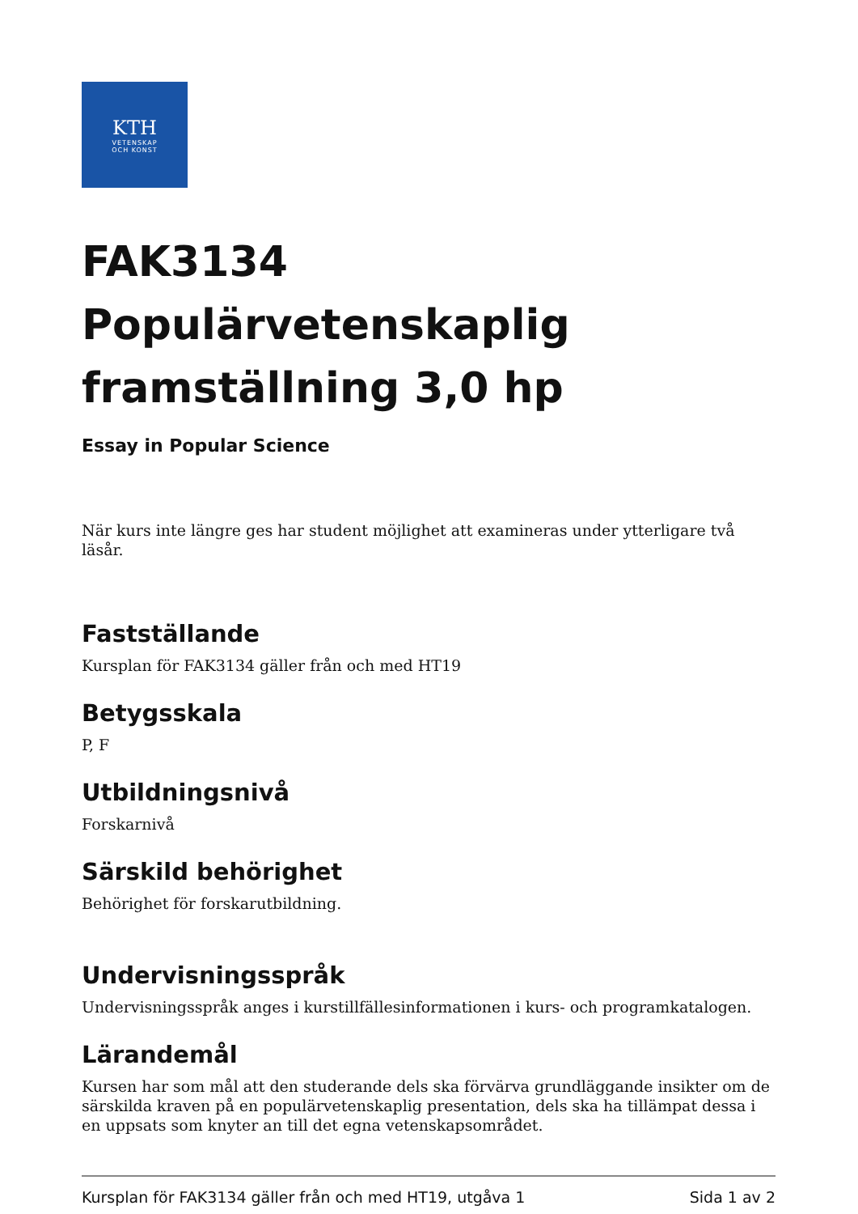KTH
VETENSKAP
OCH KONST
FAK3134 Populärvetenskaplig framställning 3,0 hp
Essay in Popular Science
När kurs inte längre ges har student möjlighet att examineras under ytterligare två läsår.
Fastställande
Kursplan för FAK3134 gäller från och med HT19
Betygsskala
P, F
Utbildningsnivå
Forskarnivå
Särskild behörighet
Behörighet för forskarutbildning.
Undervisningsspråk
Undervisningsspråk anges i kurstillfällesinformationen i kurs- och programkatalogen.
Lärandemål
Kursen har som mål att den studerande dels ska förvärva grundläggande insikter om de särskilda kraven på en populärvetenskaplig presentation, dels ska ha tillämpat dessa i en uppsats som knyter an till det egna vetenskapsområdet.
Kursplan för FAK3134 gäller från och med HT19, utgåva 1 Sida 1 av 2